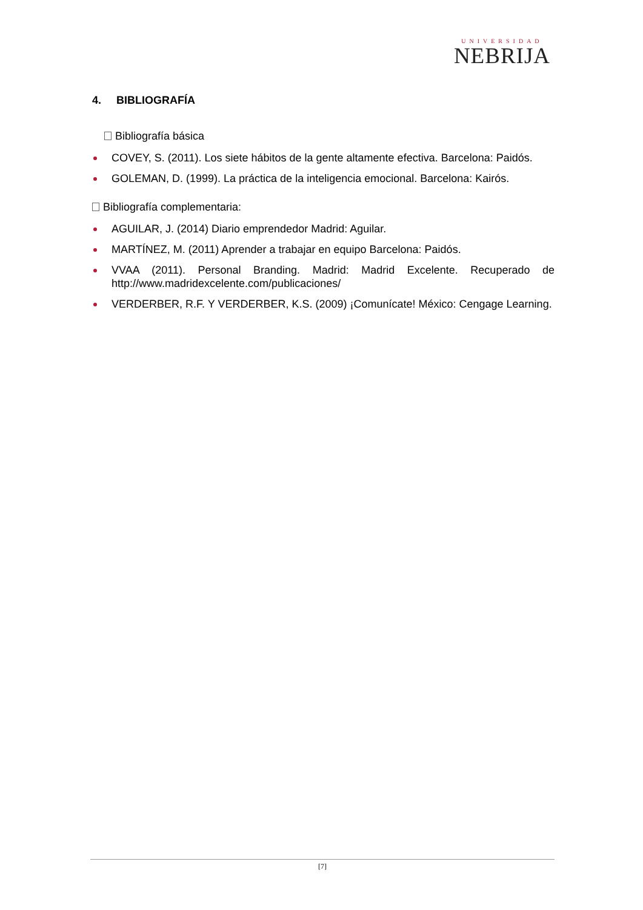UNIVERSIDAD
NEBRIJA
4. BIBLIOGRAFÍA
Bibliografía básica
COVEY, S. (2011). Los siete hábitos de la gente altamente efectiva. Barcelona: Paidós.
GOLEMAN, D. (1999). La práctica de la inteligencia emocional. Barcelona: Kairós.
Bibliografía complementaria:
AGUILAR, J. (2014) Diario emprendedor Madrid: Aguilar.
MARTÍNEZ, M. (2011) Aprender a trabajar en equipo Barcelona: Paidós.
VVAA (2011). Personal Branding. Madrid: Madrid Excelente. Recuperado de http://www.madridexcelente.com/publicaciones/
VERDERBER, R.F. Y VERDERBER, K.S. (2009) ¡Comunícate! México: Cengage Learning.
[7]